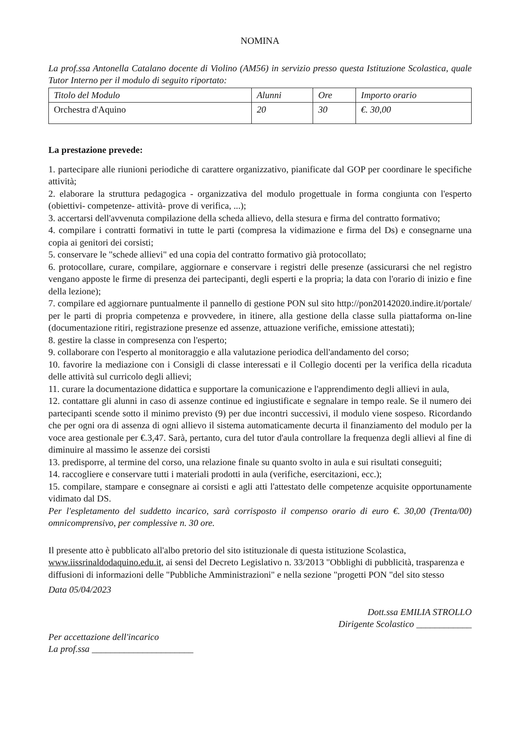NOMINA
La prof.ssa Antonella Catalano docente di Violino (AM56) in servizio presso questa Istituzione Scolastica, quale Tutor Interno per il modulo di seguito riportato:
| Titolo del Modulo | Alunni | Ore | Importo orario |
| Orchestra d'Aquino | 20 | 30 | €. 30,00 |
La prestazione prevede:
1. partecipare alle riunioni periodiche di carattere organizzativo, pianificate dal GOP per coordinare le specifiche attività;
2. elaborare la struttura pedagogica - organizzativa del modulo progettuale in forma congiunta con l'esperto (obiettivi- competenze- attività- prove di verifica, ...);
3. accertarsi dell'avvenuta compilazione della scheda allievo, della stesura e firma del contratto formativo;
4. compilare i contratti formativi in tutte le parti (compresa la vidimazione e firma del Ds) e consegnarne una copia ai genitori dei corsisti;
5. conservare le "schede allievi" ed una copia del contratto formativo già protocollato;
6. protocollare, curare, compilare, aggiornare e conservare i registri delle presenze (assicurarsi che nel registro vengano apposte le firme di presenza dei partecipanti, degli esperti e la propria; la data con l'orario di inizio e fine della lezione);
7. compilare ed aggiornare puntualmente il pannello di gestione PON sul sito http://pon20142020.indire.it/portale/ per le parti di propria competenza e provvedere, in itinere, alla gestione della classe sulla piattaforma on-line (documentazione ritiri, registrazione presenze ed assenze, attuazione verifiche, emissione attestati);
8. gestire la classe in compresenza con l'esperto;
9. collaborare con l'esperto al monitoraggio e alla valutazione periodica dell'andamento del corso;
10. favorire la mediazione con i Consigli di classe interessati e il Collegio docenti per la verifica della ricaduta delle attività sul curricolo degli allievi;
11. curare la documentazione didattica e supportare la comunicazione e l'apprendimento degli allievi in aula,
12. contattare gli alunni in caso di assenze continue ed ingiustificate e segnalare in tempo reale. Se il numero dei partecipanti scende sotto il minimo previsto (9) per due incontri successivi, il modulo viene sospeso. Ricordando che per ogni ora di assenza di ogni allievo il sistema automaticamente decurta il finanziamento del modulo per la voce area gestionale per €.3,47. Sarà, pertanto, cura del tutor d'aula controllare la frequenza degli allievi al fine di diminuire al massimo le assenze dei corsisti
13. predisporre, al termine del corso, una relazione finale su quanto svolto in aula e sui risultati conseguiti;
14. raccogliere e conservare tutti i materiali prodotti in aula (verifiche, esercitazioni, ecc.);
15. compilare, stampare e consegnare ai corsisti e agli atti l'attestato delle competenze acquisite opportunamente vidimato dal DS.
Per l'espletamento del suddetto incarico, sarà corrisposto il compenso orario di euro €. 30,00 (Trenta/00) omnicomprensivo, per complessive n. 30 ore.
Il presente atto è pubblicato all'albo pretorio del sito istituzionale di questa istituzione Scolastica, www.iissrinaldodaquino.edu.it, ai sensi del Decreto Legislativo n. 33/2013 "Obblighi di pubblicità, trasparenza e diffusioni di informazioni delle "Pubbliche Amministrazioni" e nella sezione "progetti PON "del sito stesso
Data 05/04/2023
Per accettazione dell'incarico
La prof.ssa ______________________
Dott.ssa EMILIA STROLLO
Dirigente Scolastico ____________